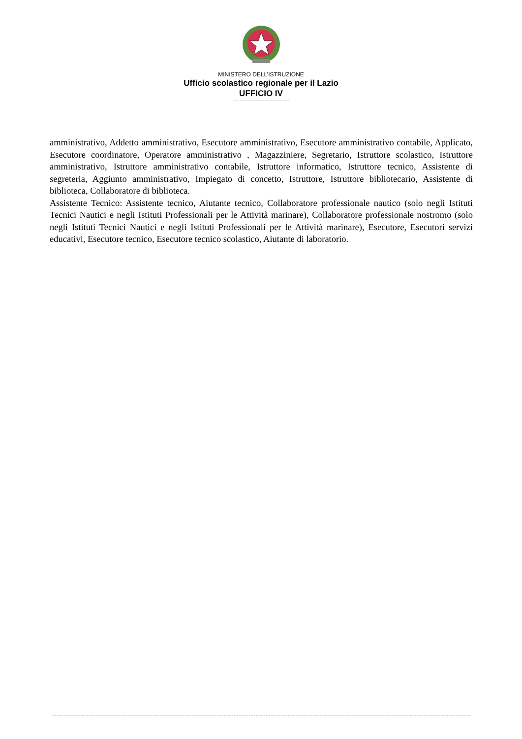MINISTERO DELL’ISTRUZIONE
Ufficio scolastico regionale per il Lazio
UFFICIO IV
amministrativo, Addetto amministrativo, Esecutore amministrativo, Esecutore amministrativo contabile, Applicato, Esecutore coordinatore, Operatore amministrativo , Magazziniere, Segretario, Istruttore scolastico, Istruttore amministrativo, Istruttore amministrativo contabile, Istruttore informatico, Istruttore tecnico, Assistente di segreteria, Aggiunto amministrativo, Impiegato di concetto, Istruttore, Istruttore bibliotecario, Assistente di biblioteca, Collaboratore di biblioteca.
Assistente Tecnico: Assistente tecnico, Aiutante tecnico, Collaboratore professionale nautico (solo negli Istituti Tecnici Nautici e negli Istituti Professionali per le Attività marinare), Collaboratore professionale nostromo (solo negli Istituti Tecnici Nautici e negli Istituti Professionali per le Attività marinare), Esecutore, Esecutori servizi educativi, Esecutore tecnico, Esecutore tecnico scolastico, Aiutante di laboratorio.